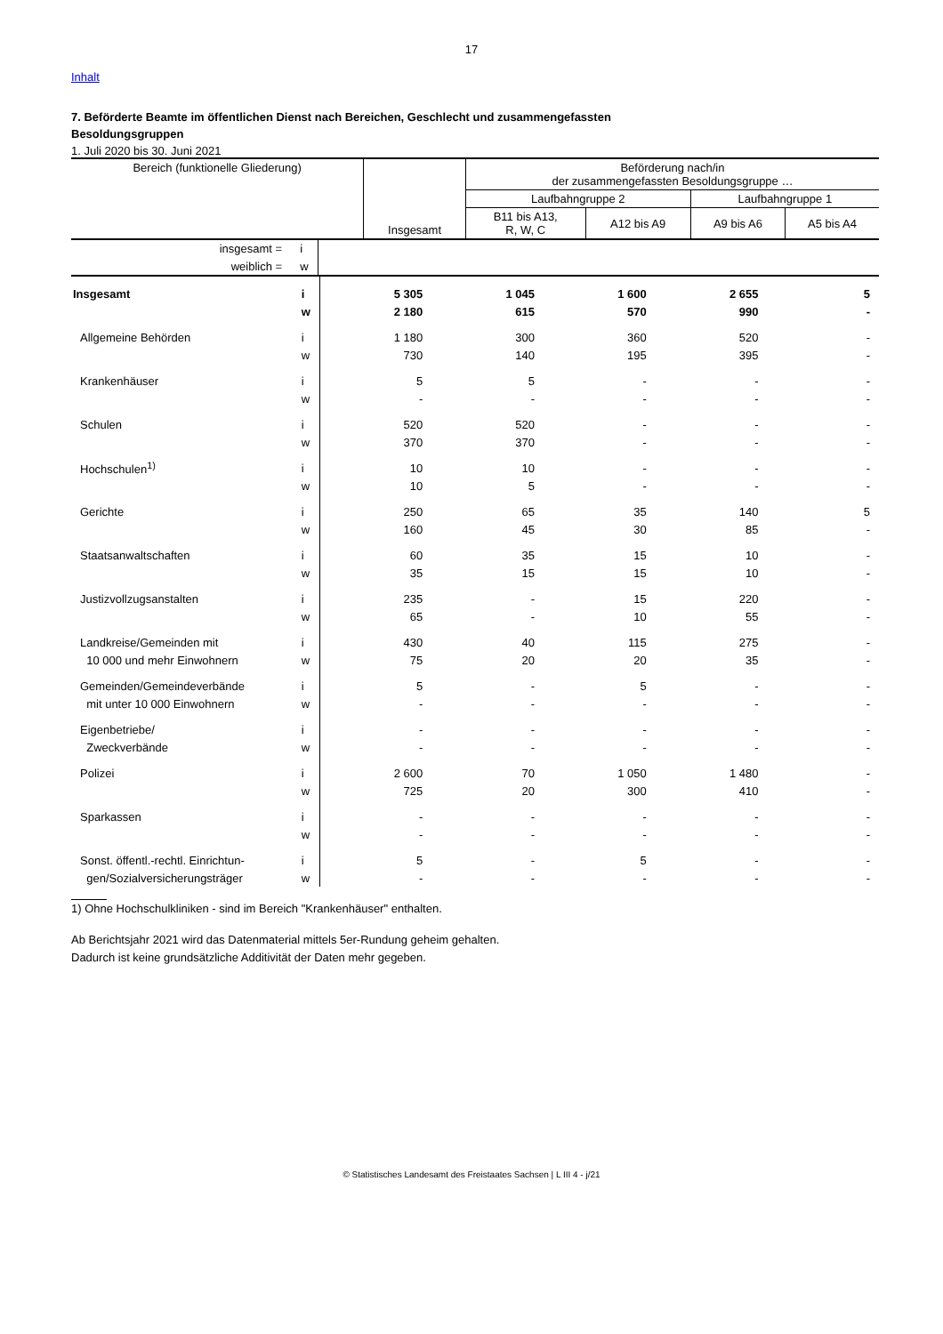17
Inhalt
7. Beförderte Beamte im öffentlichen Dienst nach Bereichen, Geschlecht und zusammengefassten
Besoldungsgruppen
1. Juli 2020 bis 30. Juni 2021
| Bereich (funktionelle Gliederung) | Insgesamt | Beförderung nach/in der zusammengefassten Besoldungsgruppe … | | | |
| --- | --- | --- | --- | --- | --- |
| | | Laufbahngruppe 2 | | Laufbahngruppe 1 | |
| | | B11 bis A13, R, W, C | A12 bis A9 | A9 bis A6 | A5 bis A4 |
| insgesamt = | i | | | | | |
| weiblich = | w | | | | | |
| Insgesamt | i | 5 305 | 1 045 | 1 600 | 2 655 | 5 |
| | w | 2 180 | 615 | 570 | 990 | - |
| Allgemeine Behörden | i | 1 180 | 300 | 360 | 520 | - |
| | w | 730 | 140 | 195 | 395 | - |
| Krankenhäuser | i | 5 | 5 | - | - | - |
| | w | - | - | - | - | - |
| Schulen | i | 520 | 520 | - | - | - |
| | w | 370 | 370 | - | - | - |
| Hochschulen<sup>1)</sup> | i | 10 | 10 | - | - | - |
| | w | 10 | 5 | - | - | - |
| Gerichte | i | 250 | 65 | 35 | 140 | 5 |
| | w | 160 | 45 | 30 | 85 | - |
| Staatsanwaltschaften | i | 60 | 35 | 15 | 10 | - |
| | w | 35 | 15 | 15 | 10 | - |
| Justizvollzugsanstalten | i | 235 | - | 15 | 220 | - |
| | w | 65 | - | 10 | 55 | - |
| Landkreise/Gemeinden mit | i | 430 | 40 | 115 | 275 | - |
| 10 000 und mehr Einwohnern | w | 75 | 20 | 20 | 35 | - |
| Gemeinden/Gemeindeverbände | i | 5 | - | 5 | - | - |
| mit unter 10 000 Einwohnern | w | - | - | - | - | - |
| Eigenbetriebe/ | i | - | - | - | - | - |
| Zweckverbände | w | - | - | - | - | - |
| Polizei | i | 2 600 | 70 | 1 050 | 1 480 | - |
| | w | 725 | 20 | 300 | 410 | - |
| Sparkassen | i | - | - | - | - | - |
| | w | - | - | - | - | - |
| Sonst. öffentl.-rechtl. Einrichtun- | i | 5 | - | 5 | - | - |
| gen/Sozialversicherungsträger | w | - | - | - | - | - |
1) Ohne Hochschulkliniken - sind im Bereich "Krankenhäuser" enthalten.
Ab Berichtsjahr 2021 wird das Datenmaterial mittels 5er-Rundung geheim gehalten.
Dadurch ist keine grundsätzliche Additivität der Daten mehr gegeben.
© Statistisches Landesamt des Freistaates Sachsen | L III 4 - j/21